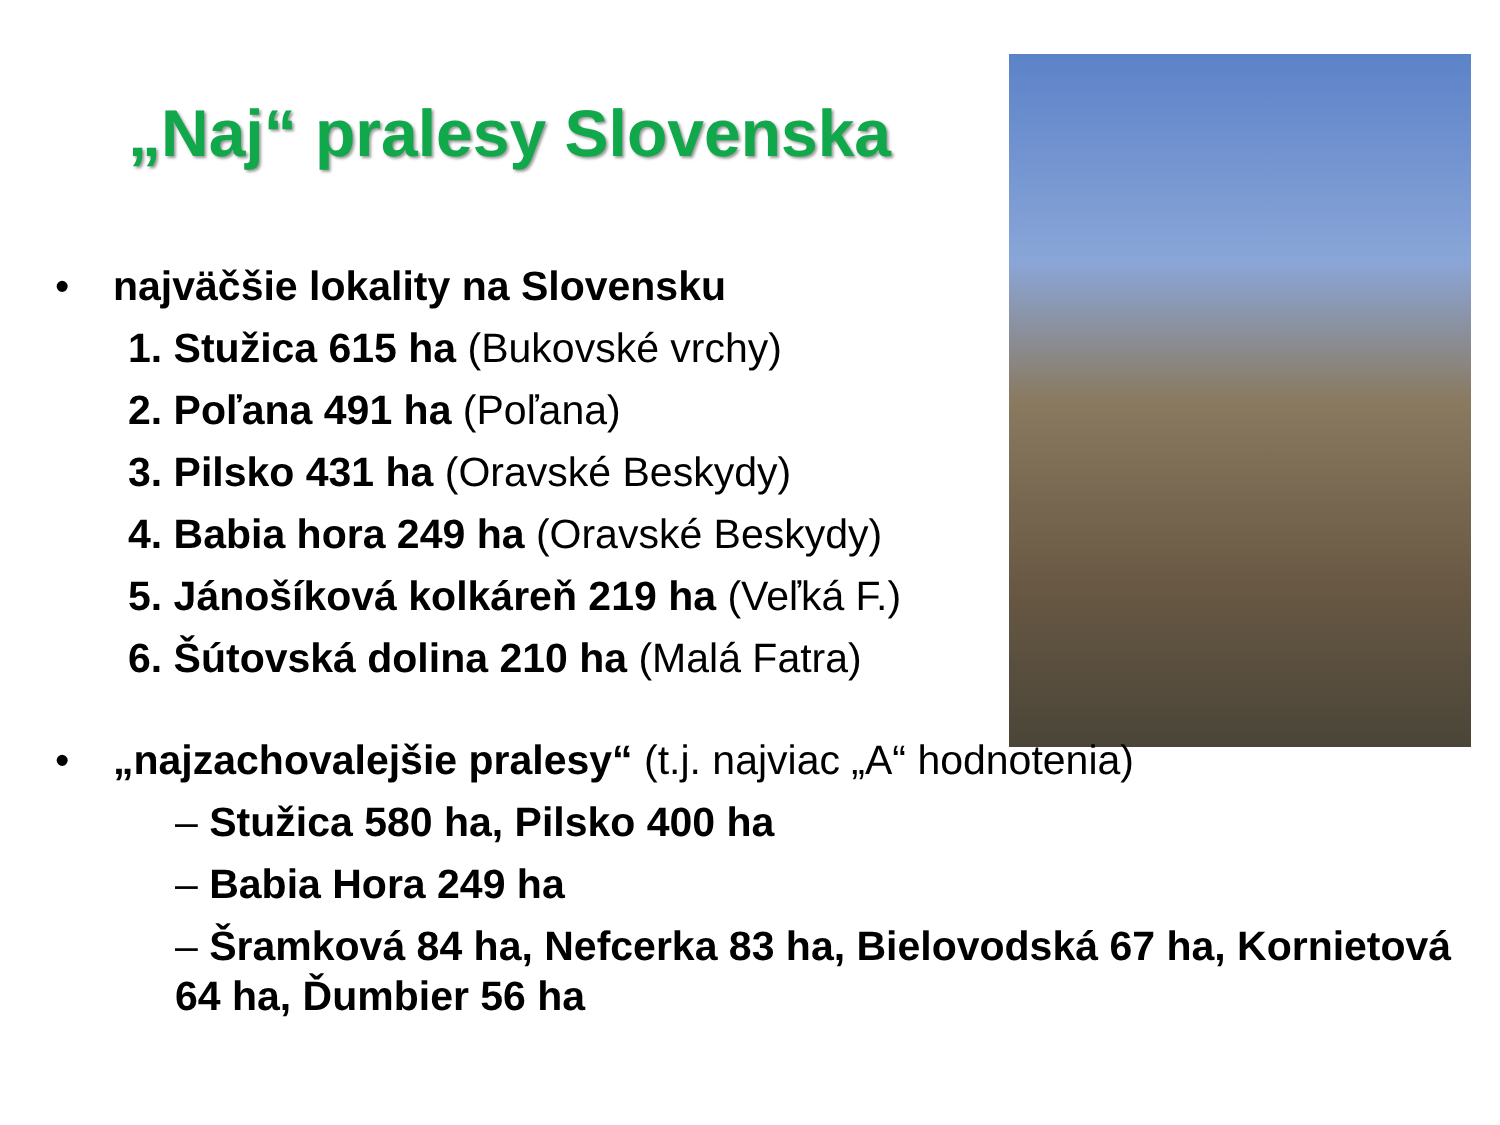„Naj“ pralesy Slovenska
• najväčšie lokality na Slovensku
1. Stužica 615 ha (Bukovské vrchy)
2. Poľana 491 ha (Poľana)
3. Pilsko 431 ha (Oravské Beskydy)
4. Babia hora 249 ha (Oravské Beskydy)
5. Jánošíková kolkáreň 219 ha (Veľká F.)
6. Šútovská dolina 210 ha (Malá Fatra)
• „najzachovalejšie pralesy“ (t.j. najviac „A“ hodnotenia)
– Stužica 580 ha, Pilsko 400 ha
– Babia Hora 249 ha
– Šramková 84 ha, Nefcerka 83 ha, Bielovodská 67 ha, Kornietová 64 ha, Ďumbier 56 ha